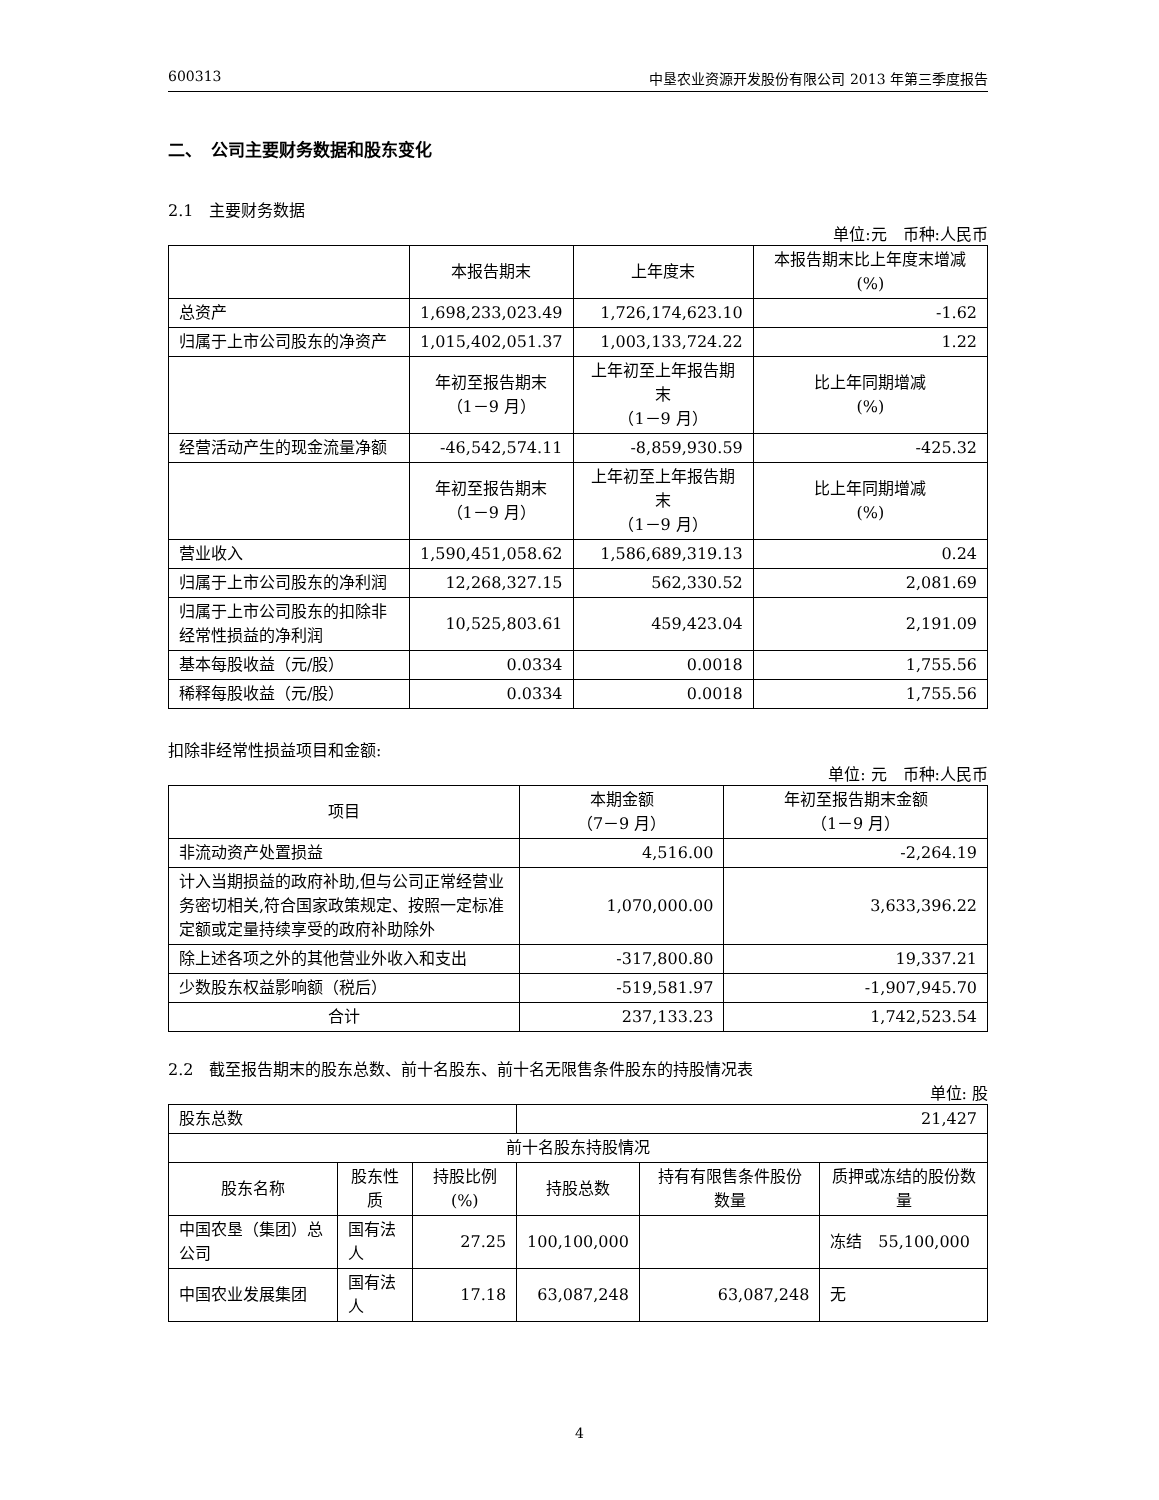600313 中垦农业资源开发股份有限公司 2013 年第三季度报告
二、　公司主要财务数据和股东变化
2.1　主要财务数据
单位:元　币种:人民币
| | 本报告期末 | 上年度末 | 本报告期末比上年度末增减(%) |
| --- | --- | --- | --- |
| 总资产 | 1,698,233,023.49 | 1,726,174,623.10 | -1.62 |
| 归属于上市公司股东的净资产 | 1,015,402,051.37 | 1,003,133,724.22 | 1.22 |
| | 年初至报告期末 （1－9 月） | 上年初至上年报告期末 （1－9 月） | 比上年同期增减 (%) |
| 经营活动产生的现金流量净额 | -46,542,574.11 | -8,859,930.59 | -425.32 |
| | 年初至报告期末 （1－9 月） | 上年初至上年报告期末 （1－9 月） | 比上年同期增减 (%) |
| 营业收入 | 1,590,451,058.62 | 1,586,689,319.13 | 0.24 |
| 归属于上市公司股东的净利润 | 12,268,327.15 | 562,330.52 | 2,081.69 |
| 归属于上市公司股东的扣除非经常性损益的净利润 | 10,525,803.61 | 459,423.04 | 2,191.09 |
| 基本每股收益（元/股） | 0.0334 | 0.0018 | 1,755.56 |
| 稀释每股收益（元/股） | 0.0334 | 0.0018 | 1,755.56 |
扣除非经常性损益项目和金额:
单位: 元　币种:人民币
| 项目 | 本期金额 （7－9 月） | 年初至报告期末金额 （1－9 月） |
| --- | --- | --- |
| 非流动资产处置损益 | 4,516.00 | -2,264.19 |
| 计入当期损益的政府补助,但与公司正常经营业务密切相关,符合国家政策规定、按照一定标准定额或定量持续享受的政府补助除外 | 1,070,000.00 | 3,633,396.22 |
| 除上述各项之外的其他营业外收入和支出 | -317,800.80 | 19,337.21 |
| 少数股东权益影响额（税后） | -519,581.97 | -1,907,945.70 |
| 合计 | 237,133.23 | 1,742,523.54 |
2.2　截至报告期末的股东总数、前十名股东、前十名无限售条件股东的持股情况表
单位: 股
| 股东总数 | | | 21,427 | | |
| 前十名股东持股情况 | | | | | |
| 股东名称 | 股东性质 | 持股比例(%) | 持股总数 | 持有有限售条件股份数量 | 质押或冻结的股份数量 |
| 中国农垦（集团）总公司 | 国有法人 | 27.25 | 100,100,000 | | 冻结 55,100,000 |
| 中国农业发展集团 | 国有法人 | 17.18 | 63,087,248 | 63,087,248 | 无 |
4